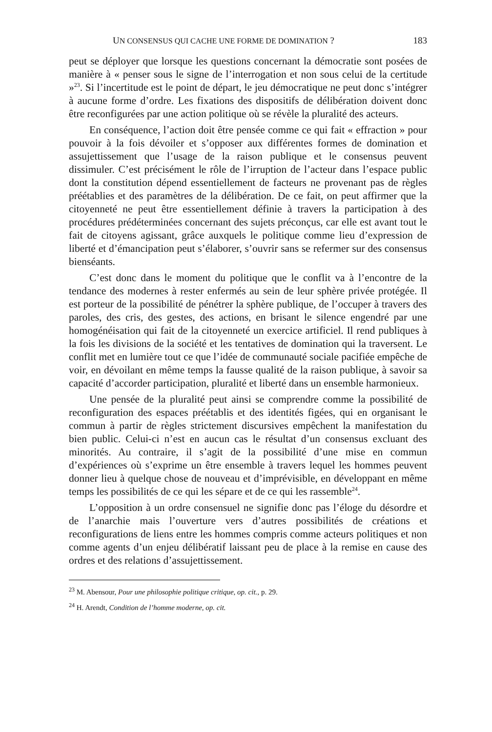UN CONSENSUS QUI CACHE UNE FORME DE DOMINATION ? 183
peut se déployer que lorsque les questions concernant la démocratie sont posées de manière à « penser sous le signe de l’interrogation et non sous celui de la certitude »<sup>23</sup>. Si l’incertitude est le point de départ, le jeu démocratique ne peut donc s’intégrer à aucune forme d’ordre. Les fixations des dispositifs de délibération doivent donc être reconfigurées par une action politique où se révèle la pluralité des acteurs.
En conséquence, l’action doit être pensée comme ce qui fait « effraction » pour pouvoir à la fois dévoiler et s’opposer aux différentes formes de domination et assujettissement que l’usage de la raison publique et le consensus peuvent dissimuler. C’est précisément le rôle de l’irruption de l’acteur dans l’espace public dont la constitution dépend essentiellement de facteurs ne provenant pas de règles préétablies et des paramètres de la délibération. De ce fait, on peut affirmer que la citoyenneté ne peut être essentiellement définie à travers la participation à des procédures prédéterminées concernant des sujets préconçus, car elle est avant tout le fait de citoyens agissant, grâce auxquels le politique comme lieu d’expression de liberté et d’émancipation peut s’élaborer, s’ouvrir sans se refermer sur des consensus bienséants.
C’est donc dans le moment du politique que le conflit va à l’encontre de la tendance des modernes à rester enfermés au sein de leur sphère privée protégée. Il est porteur de la possibilité de pénétrer la sphère publique, de l’occuper à travers des paroles, des cris, des gestes, des actions, en brisant le silence engendré par une homogénéisation qui fait de la citoyenneté un exercice artificiel. Il rend publiques à la fois les divisions de la société et les tentatives de domination qui la traversent. Le conflit met en lumière tout ce que l’idée de communauté sociale pacifiée empêche de voir, en dévoilant en même temps la fausse qualité de la raison publique, à savoir sa capacité d’accorder participation, pluralité et liberté dans un ensemble harmonieux.
Une pensée de la pluralité peut ainsi se comprendre comme la possibilité de reconfiguration des espaces préétablis et des identités figées, qui en organisant le commun à partir de règles strictement discursives empêchent la manifestation du bien public. Celui-ci n’est en aucun cas le résultat d’un consensus excluant des minorités. Au contraire, il s’agit de la possibilité d’une mise en commun d’expériences où s’exprime un être ensemble à travers lequel les hommes peuvent donner lieu à quelque chose de nouveau et d’imprévisible, en développant en même temps les possibilités de ce qui les sépare et de ce qui les rassemble<sup>24</sup>.
L’opposition à un ordre consensuel ne signifie donc pas l’éloge du désordre et de l’anarchie mais l’ouverture vers d’autres possibilités de créations et reconfigurations de liens entre les hommes compris comme acteurs politiques et non comme agents d’un enjeu délibératif laissant peu de place à la remise en cause des ordres et des relations d’assujettissement.
<sup>23</sup> M. Abensour, Pour une philosophie politique critique, op. cit., p. 29.
<sup>24</sup> H. Arendt, Condition de l’homme moderne, op. cit.